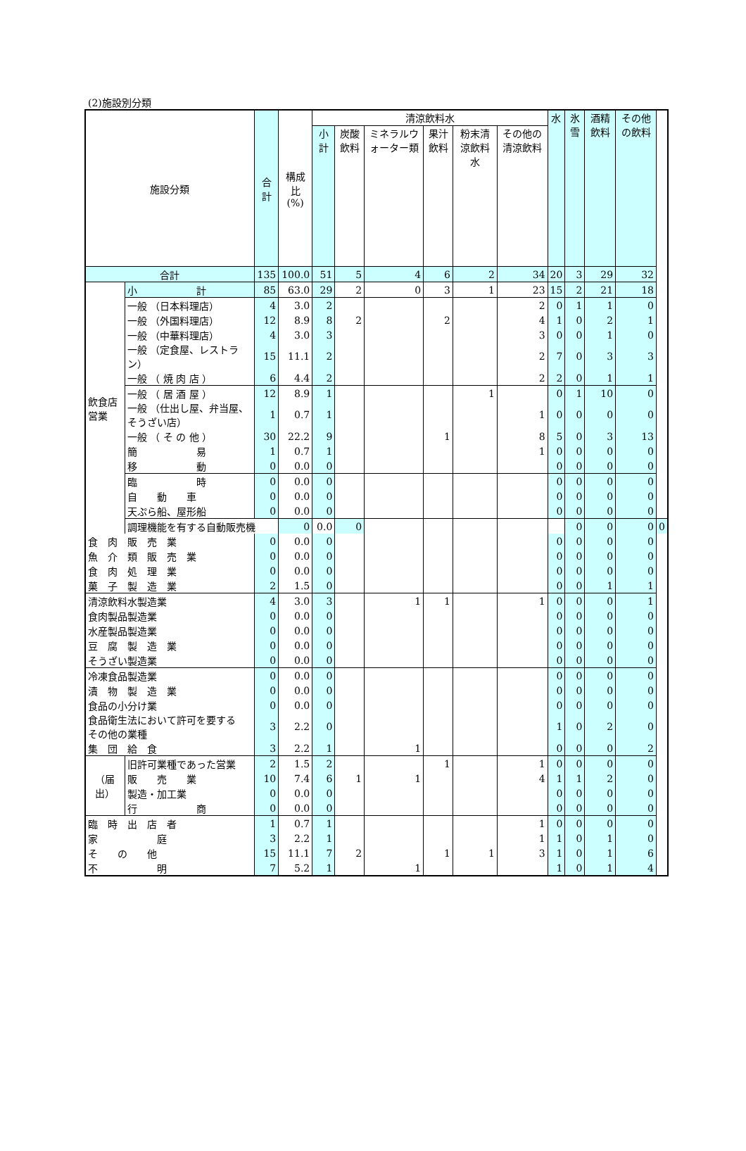(2)施設別分類
| 施設分類 | | 合計 | 構成比 (%) | 清涼飲料水 | | | | | | 水 | 氷雪 | 酒精飲料 | その他の飲料 | |
| --- | --- | --- | --- | --- | --- | --- | --- | --- | --- | --- | --- | --- | --- | --- |
| | | | | 小計 | 炭酸飲料 | ミネラルウォーター類 | 果汁飲料 | 粉末清涼飲料水 | その他の清涼飲料 | | | | | |
| 合計 | | 135 | 100.0 | 51 | 5 | 4 | 6 | 2 | 34 | 20 | 3 | 29 | 32 | |
| 飲食店営業 | 小 計 | 85 | 63.0 | 29 | 2 | 0 | 3 | 1 | 23 | 15 | 2 | 21 | 18 | |
| | 一般 （日本料理店） | 4 | 3.0 | 2 | | | | | 2 | 0 | 1 | 1 | 0 | |
| | 一般 （外国料理店） | 12 | 8.9 | 8 | 2 | | 2 | | 4 | 1 | 0 | 2 | 1 | |
| | 一般 （中華料理店） | 4 | 3.0 | 3 | | | | | 3 | 0 | 0 | 1 | 0 | |
| | 一般 （定食屋、レストラン） | 15 | 11.1 | 2 | | | | | 2 | 7 | 0 | 3 | 3 | |
| | 一般 （ 焼 肉 店 ） | 6 | 4.4 | 2 | | | | | 2 | 2 | 0 | 1 | 1 | |
| | 一般 （ 居 酒 屋 ） | 12 | 8.9 | 1 | | | | 1 | | 0 | 1 | 10 | 0 | |
| | 一般 （仕出し屋、弁当屋、そうざい店） | 1 | 0.7 | 1 | | | | | 1 | 0 | 0 | 0 | 0 | |
| | 一般 （ そ の 他 ） | 30 | 22.2 | 9 | | | 1 | | 8 | 5 | 0 | 3 | 13 | |
| | 簡 易 | 1 | 0.7 | 1 | | | | | 1 | 0 | 0 | 0 | 0 | |
| | 移 動 | 0 | 0.0 | 0 | | | | | | 0 | 0 | 0 | 0 | |
| | 臨 時 | 0 | 0.0 | 0 | | | | | | 0 | 0 | 0 | 0 | |
| | 自 動 車 | 0 | 0.0 | 0 | | | | | | 0 | 0 | 0 | 0 | |
| | 天ぷら船、屋形船 | 0 | 0.0 | 0 | | | | | | 0 | 0 | 0 | 0 | |
| | 調理機能を有する自動販売機 | | 0 | 0.0 | 0 | | | | | | 0 | 0 | 0 | 0 |
| 食 肉 販 売 業 | | 0 | 0.0 | 0 | | | | | | 0 | 0 | 0 | 0 | |
| 魚 介 類 販 売 業 | | 0 | 0.0 | 0 | | | | | | 0 | 0 | 0 | 0 | |
| 食 肉 処 理 業 | | 0 | 0.0 | 0 | | | | | | 0 | 0 | 0 | 0 | |
| 菓 子 製 造 業 | | 2 | 1.5 | 0 | | | | | | 0 | 0 | 1 | 1 | |
| 清涼飲料水製造業 | | 4 | 3.0 | 3 | | 1 | 1 | | 1 | 0 | 0 | 0 | 1 | |
| 食肉製品製造業 | | 0 | 0.0 | 0 | | | | | | 0 | 0 | 0 | 0 | |
| 水産製品製造業 | | 0 | 0.0 | 0 | | | | | | 0 | 0 | 0 | 0 | |
| 豆 腐 製 造 業 | | 0 | 0.0 | 0 | | | | | | 0 | 0 | 0 | 0 | |
| そうざい製造業 | | 0 | 0.0 | 0 | | | | | | 0 | 0 | 0 | 0 | |
| 冷凍食品製造業 | | 0 | 0.0 | 0 | | | | | | 0 | 0 | 0 | 0 | |
| 漬 物 製 造 業 | | 0 | 0.0 | 0 | | | | | | 0 | 0 | 0 | 0 | |
| 食品の小分け業 | | 0 | 0.0 | 0 | | | | | | 0 | 0 | 0 | 0 | |
| 食品衛生法において許可を要する その他の業種 | | 3 | 2.2 | 0 | | | | | | 1 | 0 | 2 | 0 | |
| 集 団 給 食 | | 3 | 2.2 | 1 | | 1 | | | | 0 | 0 | 0 | 2 | |
| （届出） | 旧許可業種であった営業 | 2 | 1.5 | 2 | | | 1 | | 1 | 0 | 0 | 0 | 0 | |
| | 販 売 業 | 10 | 7.4 | 6 | 1 | 1 | | | 4 | 1 | 1 | 2 | 0 | |
| | 製造・加工業 | 0 | 0.0 | 0 | | | | | | 0 | 0 | 0 | 0 | |
| | 行 商 | 0 | 0.0 | 0 | | | | | | 0 | 0 | 0 | 0 | |
| 臨 時 出 店 者 | | 1 | 0.7 | 1 | | | | | 1 | 0 | 0 | 0 | 0 | |
| 家 庭 | | 3 | 2.2 | 1 | | | | | 1 | 1 | 0 | 1 | 0 | |
| そ の 他 | | 15 | 11.1 | 7 | 2 | | 1 | 1 | 3 | 1 | 0 | 1 | 6 | |
| 不 明 | | 7 | 5.2 | 1 | | 1 | | | | 1 | 0 | 1 | 4 | |